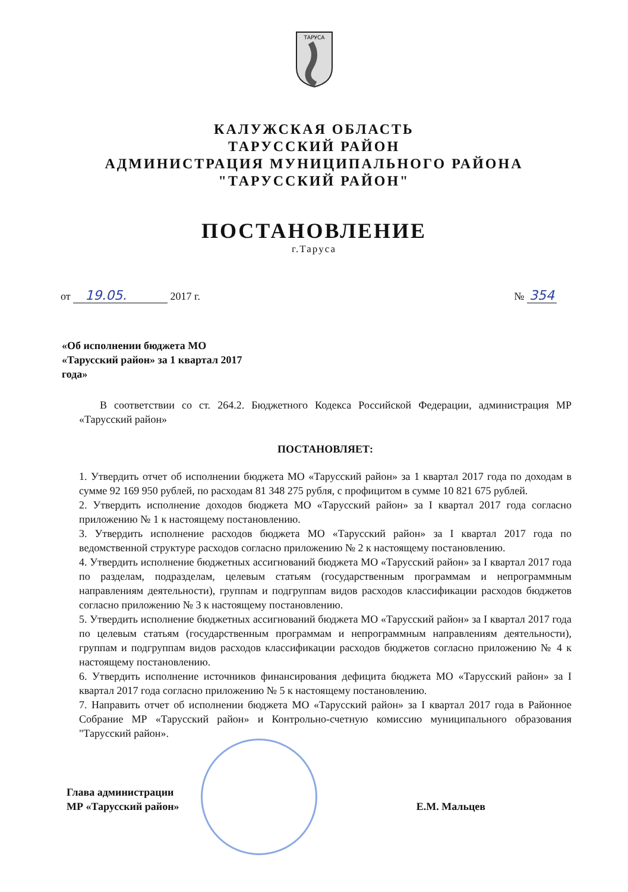ТАРУСА
КАЛУЖСКАЯ ОБЛАСТЬ
ТАРУССКИЙ РАЙОН
АДМИНИСТРАЦИЯ МУНИЦИПАЛЬНОГО РАЙОНА
"ТАРУССКИЙ РАЙОН"
ПОСТАНОВЛЕНИЕ
г.Таруса
от 19.05. 2017 г. № 354
«Об исполнении бюджета МО «Тарусский район» за 1 квартал 2017 года»
В соответствии со ст. 264.2. Бюджетного Кодекса Российской Федерации, администрация МР «Тарусский район»
ПОСТАНОВЛЯЕТ:
1. Утвердить отчет об исполнении бюджета МО «Тарусский район» за 1 квартал 2017 года по доходам в сумме 92 169 950 рублей, по расходам 81 348 275 рубля, с профицитом в сумме 10 821 675 рублей.
2. Утвердить исполнение доходов бюджета МО «Тарусский район» за I квартал 2017 года согласно приложению № 1 к настоящему постановлению.
3. Утвердить исполнение расходов бюджета МО «Тарусский район» за I квартал 2017 года по ведомственной структуре расходов согласно приложению № 2 к настоящему постановлению.
4. Утвердить исполнение бюджетных ассигнований бюджета МО «Тарусский район» за I квартал 2017 года по разделам, подразделам, целевым статьям (государственным программам и непрограммным направлениям деятельности), группам и подгруппам видов расходов классификации расходов бюджетов согласно приложению № 3 к настоящему постановлению.
5. Утвердить исполнение бюджетных ассигнований бюджета МО «Тарусский район» за I квартал 2017 года по целевым статьям (государственным программам и непрограммным направлениям деятельности), группам и подгруппам видов расходов классификации расходов бюджетов согласно приложению № 4 к настоящему постановлению.
6. Утвердить исполнение источников финансирования дефицита бюджета МО «Тарусский район» за I квартал 2017 года согласно приложению № 5 к настоящему постановлению.
7. Направить отчет об исполнении бюджета МО «Тарусский район» за I квартал 2017 года в Районное Собрание МР «Тарусский район» и Контрольно-счетную комиссию муниципального образования "Тарусский район».
Глава администрации
МР «Тарусский район» Е.М. Мальцев